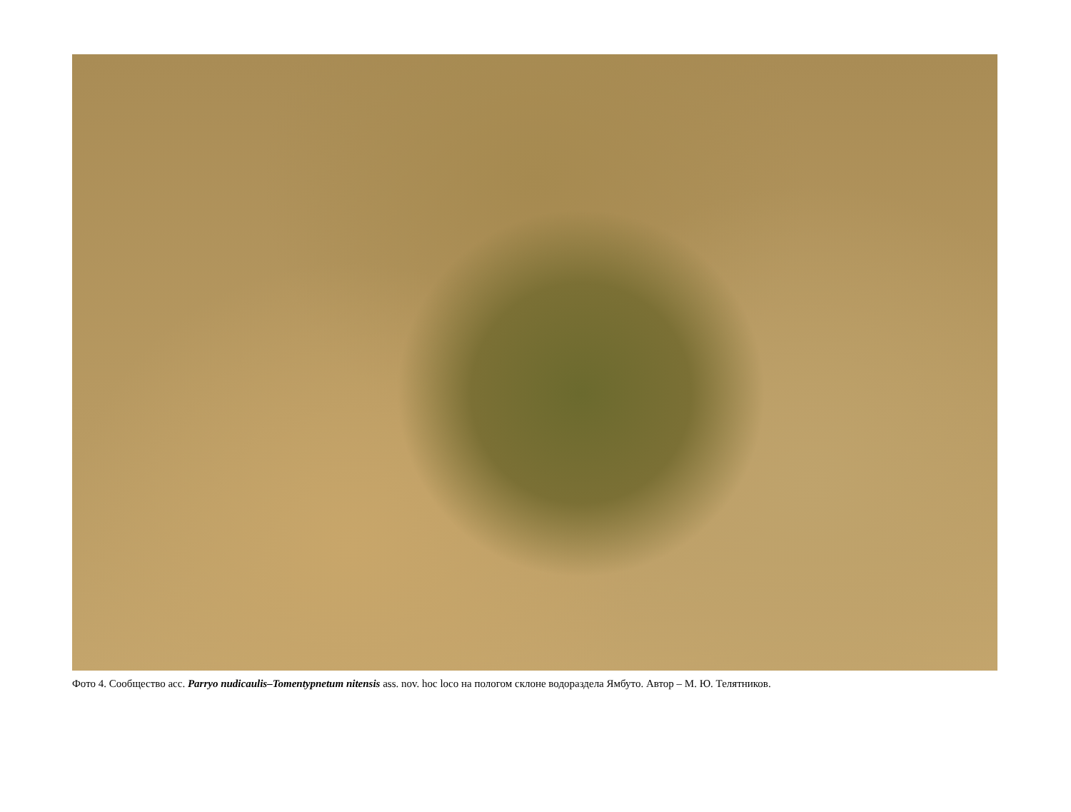Фото 4. Сообщество асс. Parryo nudicaulis–Tomentypnetum nitensis ass. nov. hoc loco на пологом склоне водораздела Ямбуто. Автор – М. Ю. Телятников.